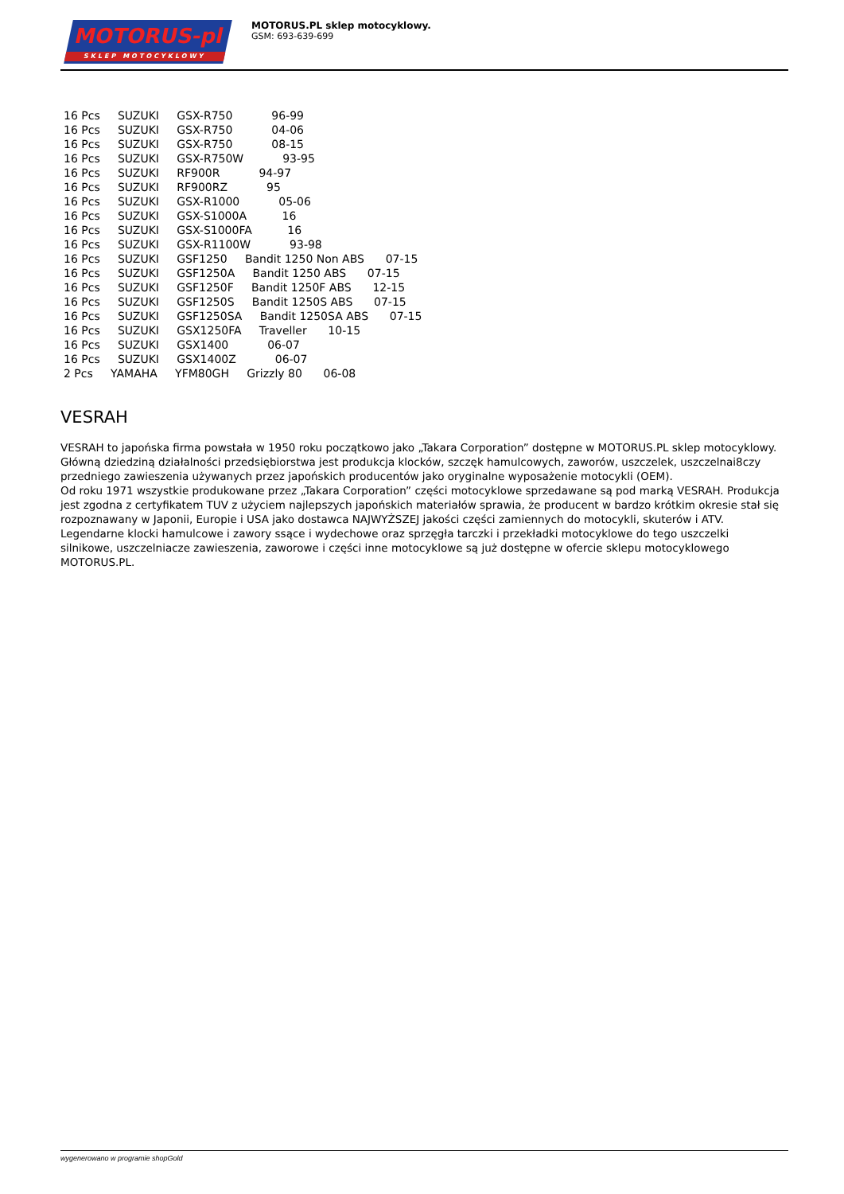MOTORUS-pl
SKLEP MOTOCYKLOWY
MOTORUS.PL sklep motocyklowy.
GSM: 693-639-699
16 Pcs SUZUKI GSX-R750 96-99 16 Pcs SUZUKI GSX-R750 04-06 16 Pcs SUZUKI GSX-R750 08-15 16 Pcs SUZUKI GSX-R750W 93-95 16 Pcs SUZUKI RF900R 94-97 16 Pcs SUZUKI RF900RZ 95 16 Pcs SUZUKI GSX-R1000 05-06 16 Pcs SUZUKI GSX-S1000A 16 16 Pcs SUZUKI GSX-S1000FA 16 16 Pcs SUZUKI GSX-R1100W 93-98 16 Pcs SUZUKI GSF1250 Bandit 1250 Non ABS 07-15 16 Pcs SUZUKI GSF1250A Bandit 1250 ABS 07-15 16 Pcs SUZUKI GSF1250F Bandit 1250F ABS 12-15 16 Pcs SUZUKI GSF1250S Bandit 1250S ABS 07-15 16 Pcs SUZUKI GSF1250SA Bandit 1250SA ABS 07-15 16 Pcs SUZUKI GSX1250FA Traveller 10-15 16 Pcs SUZUKI GSX1400 06-07 16 Pcs SUZUKI GSX1400Z 06-07 2 Pcs YAMAHA YFM80GH Grizzly 80 06-08
VESRAH
VESRAH to japońska firma powstała w 1950 roku początkowo jako „Takara Corporation” dostępne w MOTORUS.PL sklep motocyklowy.
Główną dziedziną działalności przedsiębiorstwa jest produkcja klocków, szczęk hamulcowych, zaworów, uszczelek, uszczelnai8czy przedniego zawieszenia używanych przez japońskich producentów jako oryginalne wyposażenie motocykli (OEM).
Od roku 1971 wszystkie produkowane przez „Takara Corporation” części motocyklowe sprzedawane są pod marką VESRAH. Produkcja jest zgodna z certyfikatem TUV z użyciem najlepszych japońskich materiałów sprawia, że producent w bardzo krótkim okresie stał się rozpoznawany w Japonii, Europie i USA jako dostawca NAJWYŻSZEJ jakości części zamiennych do motocykli, skuterów i ATV. Legendarne klocki hamulcowe i zawory ssące i wydechowe oraz sprzęgła tarczki i przekładki motocyklowe do tego uszczelki silnikowe, uszczelniacze zawieszenia, zaworowe i części inne motocyklowe są już dostępne w ofercie sklepu motocyklowego MOTORUS.PL.
wygenerowano w programie shopGold